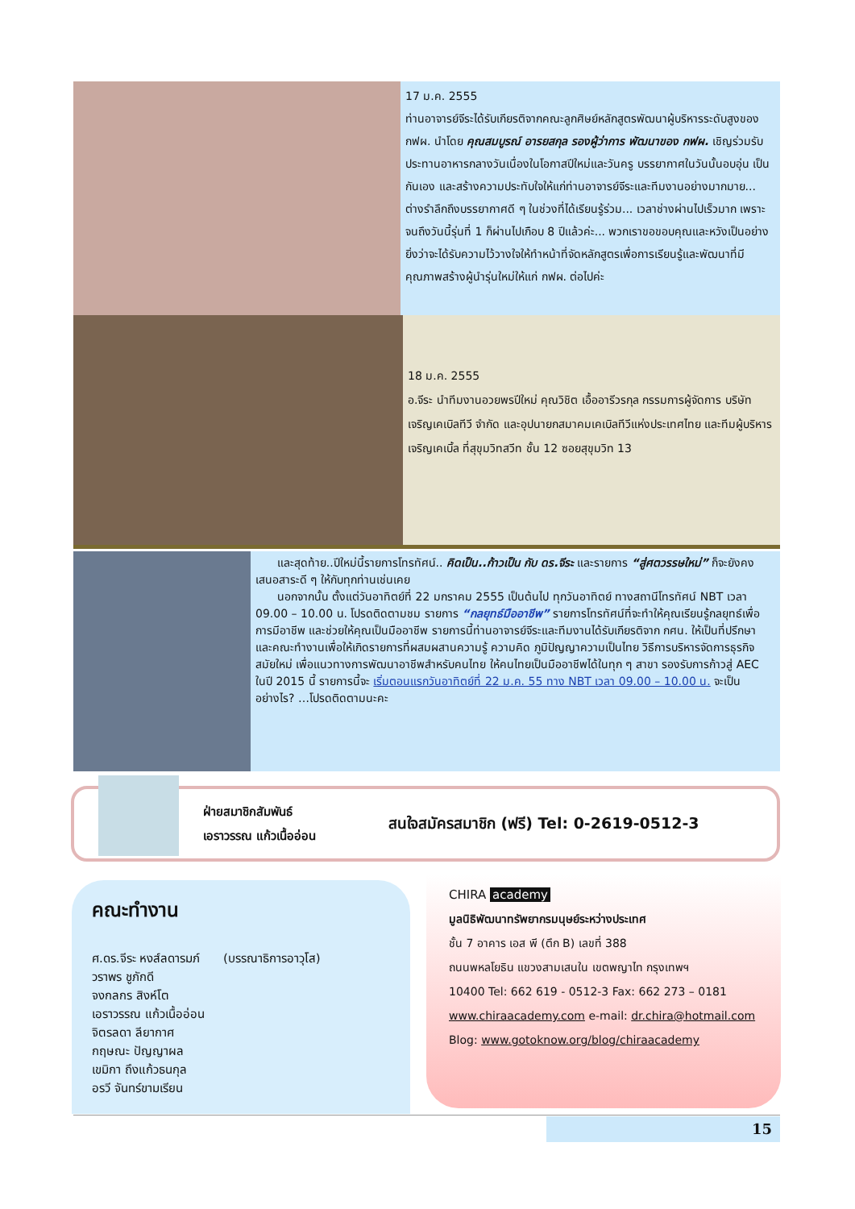17 ม.ค. 2555
ท่านอาจารย์จีระได้รับเกียรติจากคณะลูกศิษย์หลักสูตรพัฒนาผู้บริหารระดับสูงของ กฟผ. นำโดย คุณสมบูรณ์ อารยสกุล รองผู้ว่าการ พัฒนาของ กฟผ. เชิญร่วมรับประทานอาหารกลางวันเนื่องในโอกาสปีใหม่และวันครู บรรยากาศในวันนั้นอบอุ่น เป็นกันเอง และสร้างความประทับใจให้แก่ท่านอาจารย์จีระและทีมงานอย่างมากมาย... ต่างรำลึกถึงบรรยากาศดี ๆ ในช่วงที่ได้เรียนรู้ร่วม... เวลาช่างผ่านไปเร็วมาก เพราะจนถึงวันนี้รุ่นที่ 1 ก็ผ่านไปเกือบ 8 ปีแล้วค่ะ... พวกเราขอขอบคุณและหวังเป็นอย่างยิ่งว่าจะได้รับความไว้วางใจให้ทำหน้าที่จัดหลักสูตรเพื่อการเรียนรู้และพัฒนาที่มีคุณภาพสร้างผู้นำรุ่นใหม่ให้แก่ กฟผ. ต่อไปค่ะ
18 ม.ค. 2555
อ.จีระ นำทีมงานอวยพรปีใหม่ คุณวิชิต เอื้ออารีวรกุล กรรมการผู้จัดการ บริษัท เจริญเคเบิลทีวี จำกัด และอุปนายกสมาคมเคเบิลทีวีแห่งประเทศไทย และทีมผู้บริหารเจริญเคเบิ้ล ที่สุขุมวิทสวีท ชั้น 12 ซอยสุขุมวิท 13
และสุดท้าย..ปีใหม่นี้รายการโทรทัศน์.. คิดเป็น..ก้าวเป็น กับ ดร.จีระ และรายการ “สู่ศตวรรษใหม่” ก็จะยังคงเสนอสาระดี ๆ ให้กับทุกท่านเช่นเคย
นอกจากนั้น ตั้งแต่วันอาทิตย์ที่ 22 มกราคม 2555 เป็นต้นไป ทุกวันอาทิตย์ ทางสถานีโทรทัศน์ NBT เวลา 09.00 – 10.00 น. โปรดติดตามชม รายการ “กลยุทธ์มืออาชีพ” รายการโทรทัศน์ที่จะทำให้คุณเรียนรู้กลยุทธ์เพื่อการมีอาชีพ และช่วยให้คุณเป็นมืออาชีพ รายการนี้ท่านอาจารย์จีระและทีมงานได้รับเกียรติจาก กศน. ให้เป็นที่ปรึกษาและคณะทำงานเพื่อให้เกิดรายการที่ผสมผสานความรู้ ความคิด ภูมิปัญญาความเป็นไทย วิธีการบริหารจัดการธุรกิจสมัยใหม่ เพื่อแนวทางการพัฒนาอาชีพสำหรับคนไทย ให้คนไทยเป็นมืออาชีพได้ในทุก ๆ สาขา รองรับการก้าวสู่ AEC ในปี 2015 นี้ รายการนี้จะ เริ่มตอนแรกวันอาทิตย์ที่ 22 ม.ค. 55 ทาง NBT เวลา 09.00 – 10.00 น. จะเป็นอย่างไร? …โปรดติดตามนะคะ
ฝ่ายสมาชิกสัมพันธ์
เอราวรรณ แก้วเนื้ออ่อน
สนใจสมัครสมาชิก (ฟรี) Tel: 0-2619-0512-3
คณะทำงาน
ศ.ดร.จีระ หงส์ลดารมภ์ (บรรณาธิการอาวุโส)
วราพร ชูภักดี
จงกลกร สิงห์โต
เอราวรรณ แก้วเนื้ออ่อน
จิตรลดา ลียากาศ
กฤษณะ ปัญญาผล
เขมิกา ถึงแก้วธนกุล
อรวี จันทร์ขามเรียน
CHIRA academy
มูลนิธิพัฒนาทรัพยากรมนุษย์ระหว่างประเทศ
ชั้น 7 อาคาร เอส พี (ตึก B) เลขที่ 388
ถนนพหลโยธิน แขวงสามเสนใน เขตพญาไท กรุงเทพฯ
10400 Tel: 662 619 - 0512-3 Fax: 662 273 – 0181
www.chiraacademy.com e-mail: dr.chira@hotmail.com
Blog: www.gotoknow.org/blog/chiraacademy
15